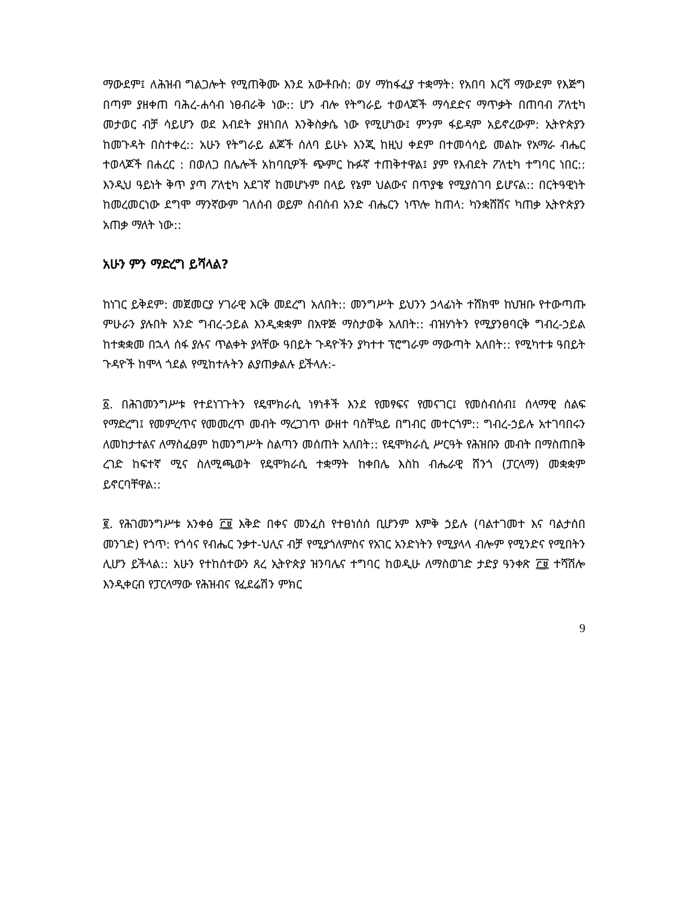ማውደም፤ ለሕዝብ ግልጋሎት የሚጠቅሙ እንደ አውቶቡስ: ወሃ ማከፋፈያ ተቋማት: የአበባ እርሻ ማውደም የእጅግ በጣም ያዘቀጠ ባሕረ-ሐሳብ ነፀብራቅ ነው:: ሆን ብሎ የትግራይ ተወላጆች ማሳደድና ማጥቃት በጠባብ ፖለቲካ መታወር ብቻ ሳይሆን ወደ እብደት ያዘነበለ እንቅስቃሴ ነው የሚሆነው፤ ምንም ፋይዳም አይኖረውም: ኢትዮጵያን ከመጉዳት በስተቀረ:: አሁን የትግራይ ልጆች ሰለባ ይሁኑ እንጂ ከዚህ ቀደም በተመሳሳይ መልኩ የአማራ ብሔር ተወላጆች በሐረር : በወለጋ በሌሎች አከባቢዎች ጭምር ኩፉኛ ተጠቅተዋል፤ ያም የእብደት ፖለቲካ ተግባር ነበር:: እንዲህ ዓይነት ቅጥ ያጣ ፖለቲካ አደገኛ ከመሆኑም በላይ የኔም ህልውና በጥያቄ የሚያስገባ ይሆናል:: በርትዓዊነት ከመረመርነው ደግሞ ማንኛውም ገለሰብ ወይም ስብስብ አንድ ብሔርን ነጥሎ ከጠላ: ካንቋሸሸና ካጠቃ ኢትዮጵያን አጠቃ ማለት ነው::
አሁን ምን ማድረግ ይሻላል?
ከነገር ይቅደም: መጀመርያ ሃገራዊ እርቅ መደረግ አለበት:: መንግሥት ይህንን ኃላፊነት ተሸክሞ ከህዝቡ የተውጣጡ ምሁራን ያሉበት አንድ ግብረ-ኃይል እንዲቋቋም በአዋጅ ማስታወቅ አለበት:: ብዝሃነትን የሚያንፀባርቅ ግብረ-ኃይል ከተቋቋመ በኋላ ሰፋ ያሉና ጥልቀት ያላቸው ዓበይት ጉዳዮችን ያካተተ ፕሮግራም ማውጣት አለበት:: የሚካተቱ ዓበይት ጉዳዮች ከሞላ ጎደል የሚከተሉትን ልያጠቃልሉ ይችላሉ:-
፩. በሕገመንግሥቱ የተደነገጉትን የዴሞክራሲ ነፃነቶች እንደ የመፃፍና የመናገር፤ የመሰብሰብ፤ ሰላማዊ ሰልፍ የማድረግ፤ የመምረጥና የመመረጥ መብት ማረጋገጥ ውዘተ ባስቸኳይ በግብር መተርጎም:: ግብረ-ኃይሉ አተገባበሩን ለመከታተልና ለማስፈፀም ከመንግሥት ስልጣን መሰጠት አለበት:: የዴሞክራሲ ሥርዓት የሕዝቡን መብት በማስጠበቅ ረገድ ከፍተኛ ሚና ስለሚጫወት የዴሞክራሲ ተቋማት ከቀበሌ እስከ ብሔራዊ ሸንጎ (ፓርላማ) መቋቋም ይኖርባቸዋል::
፪. የሕገመንግሥቱ አንቀፅ ፫፱ እቅድ በቀና መንፈስ የተፀነሰሰ ቢሆንም እምቅ ኃይሉ (ባልተገመተ እና ባልታሰበ መንገድ) የጎጥ: የጎሳና የብሔር ንቃተ-ህሊና ብቻ የሚያጎለምስና የአገር አንድነትን የሚያላላ ብሎም የሚንድና የሚበትን ሊሆን ይችላል:: አሁን የተከሰተውን ጸረ ኢትዮጵያ ዝንባሌና ተግባር ከወዲሁ ለማስወገድ ታድያ ዓንቀጽ ፫፱ ተሻሽሎ እንዲቀርብ የፓርላማው የሕዝብና የፈደሬሽን ምክር
9